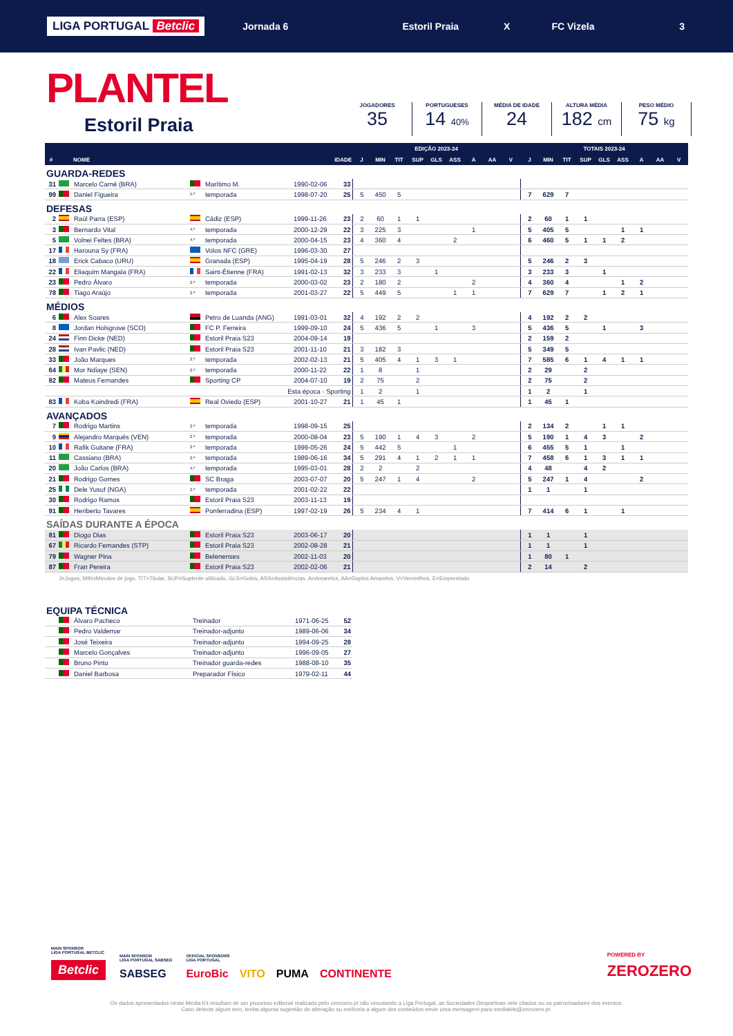LIGA PORTUGAL Betclic Jornada 6 Estoril Praia X FC Vizela 3
PLANTEL
Estoril Praia
JOGADORES
35
PORTUGUESES
14 40%
MÉDIA DE IDADE
24
ALTURA MÉDIA
182 cm
PESO MÉDIO
75 kg
| | | | | | | | EDIÇÃO 2023-24 | | | | | | | | | TOTAIS 2023-24 | | | | | | | | |
| --- | --- | --- | --- | --- | --- | --- | --- | --- | --- | --- | --- | --- | --- | --- | --- | --- | --- | --- | --- | --- | --- | --- | --- | --- |
| # | | NOME | | | IDADE | | J | MIN | TIT | SUP | GLS | ASS | A | AA | V | J | MIN | TIT | SUP | GLS | ASS | A | AA | V |
| GUARDA-REDES | | | | | | | | | | | | | | | | | | | | | | | | |
| 31 | | Marcelo Carné (BRA) | | Marítimo M. | 1990-02-06 | 33 | | | | | | | | | | | | | | | | | | |
| 99 | | Daniel Figueira | 5.ª | temporada | 1998-07-20 | 25 | 5 | 450 | 5 | | | | | | | 7 | 629 | 7 | | | | | | |
| DEFESAS | | | | | | | | | | | | | | | | | | | | | | | | |
| 2 | | Raúl Parra (ESP) | | Cádiz (ESP) | 1999-11-26 | 23 | 2 | 60 | 1 | 1 | | | | | | 2 | 60 | 1 | 1 | | | | | |
| 3 | | Bernardo Vital | 4.ª | temporada | 2000-12-29 | 22 | 3 | 225 | 3 | | | | 1 | | | 5 | 405 | 5 | | | 1 | 1 | | |
| 5 | | Volnei Feltes (BRA) | 4.ª | temporada | 2000-04-15 | 23 | 4 | 360 | 4 | | | 2 | | | | 6 | 460 | 5 | 1 | 1 | 2 | | | |
| 17 | | Harouna Sy (FRA) | | Volos NFC (GRE) | 1996-03-30 | 27 | | | | | | | | | | | | | | | | | | |
| 18 | | Erick Cabaco (URU) | | Granada (ESP) | 1995-04-19 | 28 | 5 | 246 | 2 | 3 | | | | | | 5 | 246 | 2 | 3 | | | | | |
| 22 | | Eliaquim Mangala (FRA) | | Saint-Étienne (FRA) | 1991-02-13 | 32 | 3 | 233 | 3 | | 1 | | | | | 3 | 233 | 3 | | 1 | | | | |
| 23 | | Pedro Álvaro | 2.ª | temporada | 2000-03-02 | 23 | 2 | 180 | 2 | | | | 2 | | | 4 | 360 | 4 | | | 1 | 2 | | |
| 78 | | Tiago Araújo | 2.ª | temporada | 2001-03-27 | 22 | 5 | 449 | 5 | | | 1 | 1 | | | 7 | 629 | 7 | | 1 | 2 | 1 | | |
| MÉDIOS | | | | | | | | | | | | | | | | | | | | | | | | |
| 6 | | Alex Soares | | Petro de Luanda (ANG) | 1991-03-01 | 32 | 4 | 192 | 2 | 2 | | | | | | 4 | 192 | 2 | 2 | | | | | |
| 8 | | Jordan Holsgrove (SCO) | | FC P. Ferreira | 1999-09-10 | 24 | 5 | 436 | 5 | | 1 | | 3 | | | 5 | 436 | 5 | | 1 | | 3 | | |
| 24 | | Finn Dicke (NED) | | Estoril Praia S23 | 2004-09-14 | 19 | | | | | | | | | | 2 | 159 | 2 | | | | | | |
| 28 | | Ivan Pavlic (NED) | | Estoril Praia S23 | 2001-11-10 | 21 | 3 | 182 | 3 | | | | | | | 5 | 349 | 5 | | | | | | |
| 33 | | João Marques | 2.ª | temporada | 2002-02-13 | 21 | 5 | 405 | 4 | 1 | 3 | 1 | | | | 7 | 585 | 6 | 1 | 4 | 1 | 1 | | |
| 64 | | Mor Ndiaye (SEN) | 2.ª | temporada | 2000-11-22 | 22 | 1 | 8 | | 1 | | | | | | 2 | 29 | | 2 | | | | | |
| 82 | | Mateus Fernandes | | Sporting CP | 2004-07-10 | 19 | 2 | 75 | | 2 | | | | | | 2 | 75 | | 2 | | | | | |
| | | | | Esta época - Sporting | | | 1 | 2 | | 1 | | | | | | 1 | 2 | | 1 | | | | | |
| 83 | | Koba Koindredi (FRA) | | Real Oviedo (ESP) | 2001-10-27 | 21 | 1 | 45 | 1 | | | | | | | 1 | 45 | 1 | | | | | | |
| AVANÇADOS | | | | | | | | | | | | | | | | | | | | | | | | |
| 7 | | Rodrigo Martins | 2.ª | temporada | 1998-09-15 | 25 | | | | | | | | | | 2 | 134 | 2 | | 1 | 1 | | | |
| 9 | | Alejandro Marqués (VEN) | 2.ª | temporada | 2000-08-04 | 23 | 5 | 190 | 1 | 4 | 3 | | 2 | | | 5 | 190 | 1 | 4 | 3 | | 2 | | |
| 10 | | Rafik Guitane (FRA) | 2.ª | temporada | 1999-05-26 | 24 | 5 | 442 | 5 | | | 1 | | | | 6 | 455 | 5 | 1 | | 1 | | | |
| 11 | | Cassiano (BRA) | 2.ª | temporada | 1989-06-16 | 34 | 5 | 291 | 4 | 1 | 2 | 1 | 1 | | | 7 | 458 | 6 | 1 | 3 | 1 | 1 | | |
| 20 | | João Carlos (BRA) | 4.ª | temporada | 1995-03-01 | 28 | 2 | 2 | | 2 | | | | | | 4 | 48 | | 4 | 2 | | | | |
| 21 | | Rodrigo Gomes | | SC Braga | 2003-07-07 | 20 | 5 | 247 | 1 | 4 | | | 2 | | | 5 | 247 | 1 | 4 | | | 2 | | |
| 25 | | Dele Yusuf (NGA) | 2.ª | temporada | 2001-02-22 | 22 | | | | | | | | | | 1 | 1 | | 1 | | | | | |
| 30 | | Rodrigo Ramos | | Estoril Praia S23 | 2003-11-13 | 19 | | | | | | | | | | | | | | | | | | |
| 91 | | Heriberto Tavares | | Ponferradina (ESP) | 1997-02-19 | 26 | 5 | 234 | 4 | 1 | | | | | | 7 | 414 | 6 | 1 | | 1 | | | |
| SAÍDAS DURANTE A ÉPOCA | | | | | | | | | | | | | | | | | | | | | | | | |
| 81 | | Diogo Dias | | Estoril Praia S23 | 2003-06-17 | 20 | | | | | | | | | | 1 | 1 | | 1 | | | | | |
| 67 | | Ricardo Fernandes (STP) | | Estoril Praia S23 | 2002-08-28 | 21 | | | | | | | | | | 1 | 1 | | 1 | | | | | |
| 79 | | Wagner Pina | | Belenenses | 2002-11-03 | 20 | | | | | | | | | | 1 | 80 | 1 | | | | | | |
| 87 | | Fran Pereira | | Estoril Praia S23 | 2002-02-06 | 21 | | | | | | | | | | 2 | 14 | | 2 | | | | | |
J=Jogos, MIN=Minutos de jogo, TIT=Titular, SUP=Suplente utilizado, GLS=Golos, ASS=Assistências, A=Amarelos, AA=Duplos Amarelos, V=Vermelhos, E=Emprestado
| EQUIPA TÉCNICA | | | | | |
| | | Álvaro Pacheco | Treinador | 1971-06-25 | 52 |
| | | Pedro Valdemar | Treinador-adjunto | 1989-06-06 | 34 |
| | | José Teixeira | Treinador-adjunto | 1994-09-25 | 28 |
| | | Marcelo Gonçalves | Treinador-adjunto | 1996-09-05 | 27 |
| | | Bruno Pinto | Treinador guarda-redes | 1988-08-10 | 35 |
| | | Daniel Barbosa | Preparador Físico | 1979-02-11 | 44 |
MAIN SPONSOR
LIGA PORTUGAL BETCLIC
Betclic
MAIN SPONSOR
LIGA PORTUGAL SABSEG
SABSEG
OFFICIAL SPONSORS
LIGA PORTUGAL
EuroBic VITO PUMA CONTINENTE
POWERED BY
ZEROZERO
Os dados apresentados neste Media Kit resultam de um processo editorial realizado pelo zerozero.pt não vinculando a Liga Portugal, as Sociedades Desportivas nele citados ou os patrocinadores dos eventos.
Caso detecte algum erro, tenha alguma sugestão de alteração ou melhoria a algum dos conteúdos envie uma mensagem para mediakits@zerozero.pt.